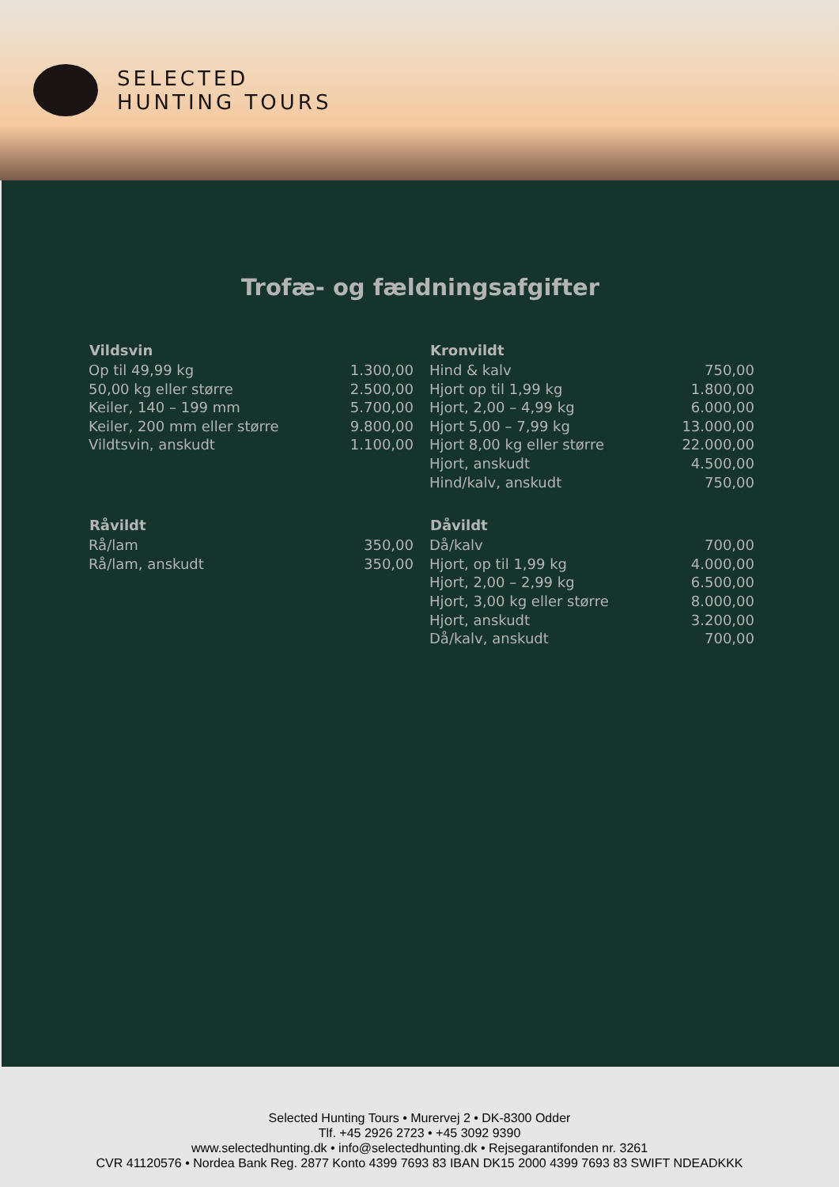SELECTED
HUNTING TOURS
Trofæ- og fældningsafgifter
| Vildsvin | |
| --- | --- |
| Op til 49,99 kg | 1.300,00 |
| 50,00 kg eller større | 2.500,00 |
| Keiler, 140 – 199 mm | 5.700,00 |
| Keiler, 200 mm eller større | 9.800,00 |
| Vildtsvin, anskudt | 1.100,00 |
| Råvildt | |
| --- | --- |
| Rå/lam | 350,00 |
| Rå/lam, anskudt | 350,00 |
| Kronvildt | |
| --- | --- |
| Hind & kalv | 750,00 |
| Hjort op til 1,99 kg | 1.800,00 |
| Hjort, 2,00 – 4,99 kg | 6.000,00 |
| Hjort 5,00 – 7,99 kg | 13.000,00 |
| Hjort 8,00 kg eller større | 22.000,00 |
| Hjort, anskudt | 4.500,00 |
| Hind/kalv, anskudt | 750,00 |
| Dåvildt | |
| --- | --- |
| Då/kalv | 700,00 |
| Hjort, op til 1,99 kg | 4.000,00 |
| Hjort, 2,00 – 2,99 kg | 6.500,00 |
| Hjort, 3,00 kg eller større | 8.000,00 |
| Hjort, anskudt | 3.200,00 |
| Då/kalv, anskudt | 700,00 |
Selected Hunting Tours • Murervej 2 • DK-8300 Odder
Tlf. +45 2926 2723 • +45 3092 9390
www.selectedhunting.dk • info@selectedhunting.dk • Rejsegarantifonden nr. 3261
CVR 41120576 • Nordea Bank Reg. 2877 Konto 4399 7693 83 IBAN DK15 2000 4399 7693 83 SWIFT NDEADKKK